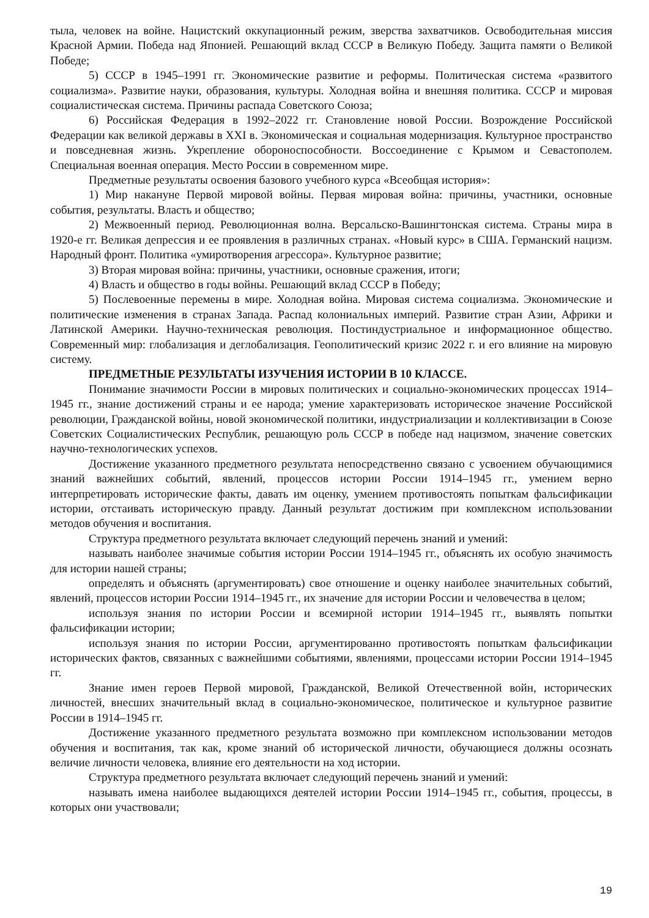тыла, человек на войне. Нацистский оккупационный режим, зверства захватчиков. Освободительная миссия Красной Армии. Победа над Японией. Решающий вклад СССР в Великую Победу. Защита памяти о Великой Победе;
5) СССР в 1945–1991 гг. Экономические развитие и реформы. Политическая система «развитого социализма». Развитие науки, образования, культуры. Холодная война и внешняя политика. СССР и мировая социалистическая система. Причины распада Советского Союза;
6) Российская Федерация в 1992–2022 гг. Становление новой России. Возрождение Российской Федерации как великой державы в XXI в. Экономическая и социальная модернизация. Культурное пространство и повседневная жизнь. Укрепление обороноспособности. Воссоединение с Крымом и Севастополем. Специальная военная операция. Место России в современном мире.
Предметные результаты освоения базового учебного курса «Всеобщая история»:
1) Мир накануне Первой мировой войны. Первая мировая война: причины, участники, основные события, результаты. Власть и общество;
2) Межвоенный период. Революционная волна. Версальско-Вашингтонская система. Страны мира в 1920-е гг. Великая депрессия и ее проявления в различных странах. «Новый курс» в США. Германский нацизм. Народный фронт. Политика «умиротворения агрессора». Культурное развитие;
3) Вторая мировая война: причины, участники, основные сражения, итоги;
4) Власть и общество в годы войны. Решающий вклад СССР в Победу;
5) Послевоенные перемены в мире. Холодная война. Мировая система социализма. Экономические и политические изменения в странах Запада. Распад колониальных империй. Развитие стран Азии, Африки и Латинской Америки. Научно-техническая революция. Постиндустриальное и информационное общество. Современный мир: глобализация и деглобализация. Геополитический кризис 2022 г. и его влияние на мировую систему.
ПРЕДМЕТНЫЕ РЕЗУЛЬТАТЫ ИЗУЧЕНИЯ ИСТОРИИ В 10 КЛАССЕ.
Понимание значимости России в мировых политических и социально-экономических процессах 1914–1945 гг., знание достижений страны и ее народа; умение характеризовать историческое значение Российской революции, Гражданской войны, новой экономической политики, индустриализации и коллективизации в Союзе Советских Социалистических Республик, решающую роль СССР в победе над нацизмом, значение советских научно-технологических успехов.
Достижение указанного предметного результата непосредственно связано с усвоением обучающимися знаний важнейших событий, явлений, процессов истории России 1914–1945 гг., умением верно интерпретировать исторические факты, давать им оценку, умением противостоять попыткам фальсификации истории, отстаивать историческую правду. Данный результат достижим при комплексном использовании методов обучения и воспитания.
Структура предметного результата включает следующий перечень знаний и умений:
называть наиболее значимые события истории России 1914–1945 гг., объяснять их особую значимость для истории нашей страны;
определять и объяснять (аргументировать) свое отношение и оценку наиболее значительных событий, явлений, процессов истории России 1914–1945 гг., их значение для истории России и человечества в целом;
используя знания по истории России и всемирной истории 1914–1945 гг., выявлять попытки фальсификации истории;
используя знания по истории России, аргументированно противостоять попыткам фальсификации исторических фактов, связанных с важнейшими событиями, явлениями, процессами истории России 1914–1945 гг.
Знание имен героев Первой мировой, Гражданской, Великой Отечественной войн, исторических личностей, внесших значительный вклад в социально-экономическое, политическое и культурное развитие России в 1914–1945 гг.
Достижение указанного предметного результата возможно при комплексном использовании методов обучения и воспитания, так как, кроме знаний об исторической личности, обучающиеся должны осознать величие личности человека, влияние его деятельности на ход истории.
Структура предметного результата включает следующий перечень знаний и умений:
называть имена наиболее выдающихся деятелей истории России 1914–1945 гг., события, процессы, в которых они участвовали;
19